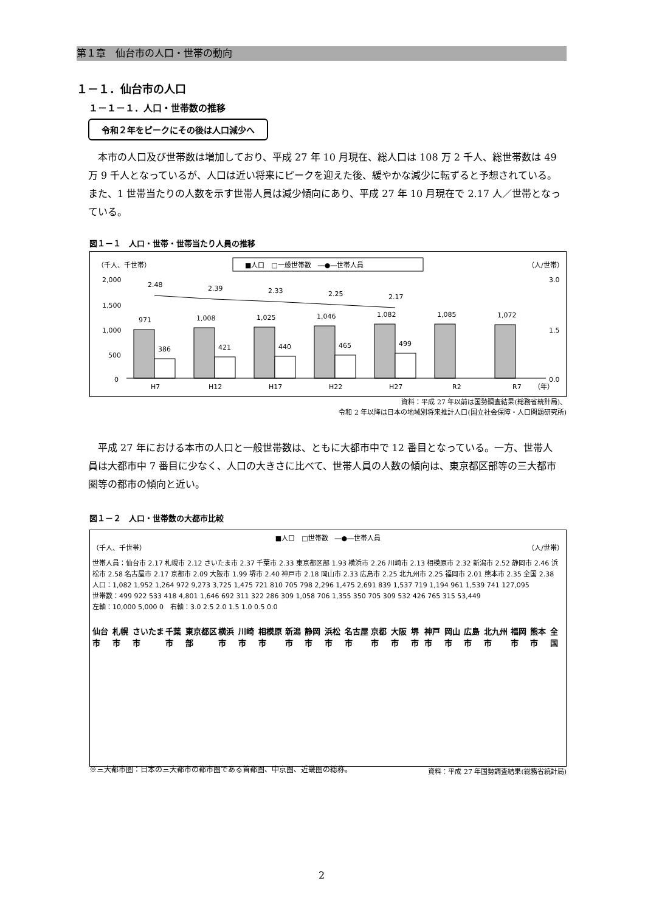第１章　仙台市の人口・世帯の動向
１－１．仙台市の人口
１－１－１．人口・世帯数の推移
令和２年をピークにその後は人口減少へ
本市の人口及び世帯数は増加しており、平成 27 年 10 月現在、総人口は 108 万 2 千人、総世帯数は 49 万 9 千人となっているが、人口は近い将来にピークを迎えた後、緩やかな減少に転ずると予想されている。また、1 世帯当たりの人数を示す世帯人員は減少傾向にあり、平成 27 年 10 月現在で 2.17 人／世帯となっている。
図１－１　人口・世帯・世帯当たり人員の推移
（千人、千世帯）
（人/世帯）
■人口　□一般世帯数　―●―世帯人員
2,000
1,500
1,000
500
0
3.0
1.5
0.0
2.48
2.39
2.33
2.25
2.17
971
1,008
1,025
1,046
1,082
1,085
1,072
386
421
440
465
499
H7
H12
H17
H22
H27
R2
R7
（年）
資料：平成 27 年以前は国勢調査結果(総務省統計局)、
令和 2 年以降は日本の地域別将来推計人口(国立社会保障・人口問題研究所)
平成 27 年における本市の人口と一般世帯数は、ともに大都市中で 12 番目となっている。一方、世帯人員は大都市中 7 番目に少なく、人口の大きさに比べて、世帯人員の人数の傾向は、東京都区部等の三大都市圏等の都市の傾向と近い。
図１－２　人口・世帯数の大都市比較
■人口　□世帯数　―●―世帯人員
（千人、千世帯） （人/世帯）
世帯人員：仙台市 2.17 札幌市 2.12 さいたま市 2.37 千葉市 2.33 東京都区部 1.93 横浜市 2.26 川崎市 2.13 相模原市 2.32 新潟市 2.52 静岡市 2.46 浜松市 2.58 名古屋市 2.17 京都市 2.09 大阪市 1.99 堺市 2.40 神戸市 2.18 岡山市 2.33 広島市 2.25 北九州市 2.25 福岡市 2.01 熊本市 2.35 全国 2.38
人口：1,082 1,952 1,264 972 9,273 3,725 1,475 721 810 705 798 2,296 1,475 2,691 839 1,537 719 1,194 961 1,539 741 127,095
世帯数：499 922 533 418 4,801 1,646 692 311 322 286 309 1,058 706 1,355 350 705 309 532 426 765 315 53,449
左軸：10,000 5,000 0　右軸：3.0 2.5 2.0 1.5 1.0 0.5 0.0
仙台市 札幌市 さいたま市 千葉市 東京都区部 横浜市 川崎市 相模原市 新潟市 静岡市 浜松市 名古屋市 京都市 大阪市 堺市 神戸市 岡山市 広島市 北九州市 福岡市 熊本市 全国
資料：平成 27 年国勢調査結果(総務省統計局)
※三大都市圏：日本の三大都市の都市圏である首都圏、中京圏、近畿圏の総称。
2